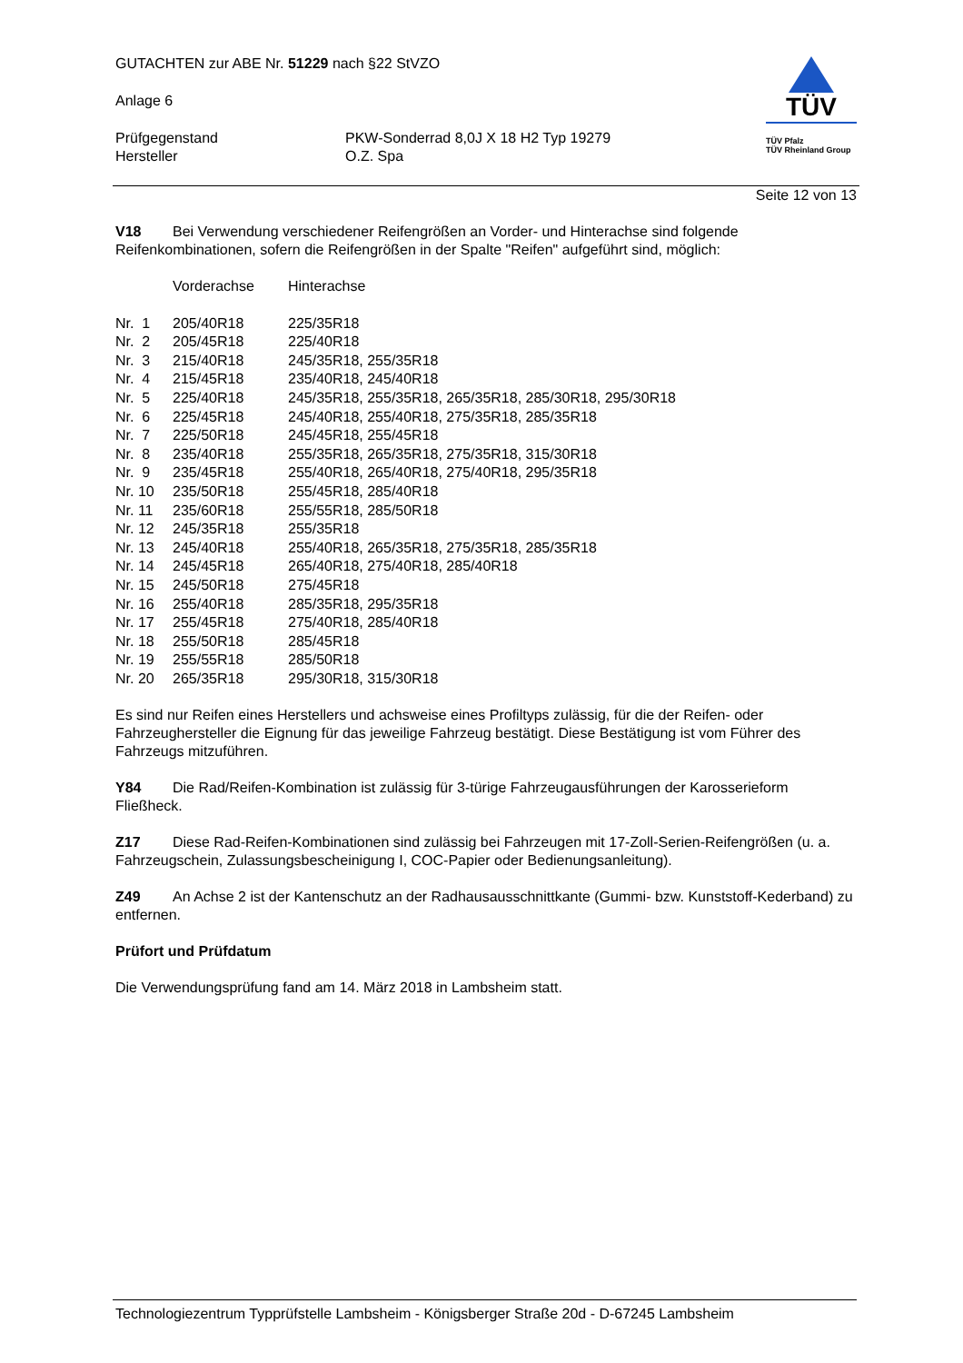GUTACHTEN zur ABE Nr. 51229 nach §22 StVZO
Anlage 6
| Prüfgegenstand | PKW-Sonderrad 8,0J X 18 H2 Typ 19279 |
| Hersteller | O.Z. Spa |
TÜV
TÜV Pfalz
TÜV Rheinland Group
Seite 12 von 13
V18 Bei Verwendung verschiedener Reifengrößen an Vorder- und Hinterachse sind folgende Reifenkombinationen, sofern die Reifengrößen in der Spalte "Reifen" aufgeführt sind, möglich:
| | Vorderachse | Hinterachse |
| --- | --- | --- |
| Nr. 1 | 205/40R18 | 225/35R18 |
| Nr. 2 | 205/45R18 | 225/40R18 |
| Nr. 3 | 215/40R18 | 245/35R18, 255/35R18 |
| Nr. 4 | 215/45R18 | 235/40R18, 245/40R18 |
| Nr. 5 | 225/40R18 | 245/35R18, 255/35R18, 265/35R18, 285/30R18, 295/30R18 |
| Nr. 6 | 225/45R18 | 245/40R18, 255/40R18, 275/35R18, 285/35R18 |
| Nr. 7 | 225/50R18 | 245/45R18, 255/45R18 |
| Nr. 8 | 235/40R18 | 255/35R18, 265/35R18, 275/35R18, 315/30R18 |
| Nr. 9 | 235/45R18 | 255/40R18, 265/40R18, 275/40R18, 295/35R18 |
| Nr. 10 | 235/50R18 | 255/45R18, 285/40R18 |
| Nr. 11 | 235/60R18 | 255/55R18, 285/50R18 |
| Nr. 12 | 245/35R18 | 255/35R18 |
| Nr. 13 | 245/40R18 | 255/40R18, 265/35R18, 275/35R18, 285/35R18 |
| Nr. 14 | 245/45R18 | 265/40R18, 275/40R18, 285/40R18 |
| Nr. 15 | 245/50R18 | 275/45R18 |
| Nr. 16 | 255/40R18 | 285/35R18, 295/35R18 |
| Nr. 17 | 255/45R18 | 275/40R18, 285/40R18 |
| Nr. 18 | 255/50R18 | 285/45R18 |
| Nr. 19 | 255/55R18 | 285/50R18 |
| Nr. 20 | 265/35R18 | 295/30R18, 315/30R18 |
Es sind nur Reifen eines Herstellers und achsweise eines Profiltyps zulässig, für die der Reifen- oder Fahrzeughersteller die Eignung für das jeweilige Fahrzeug bestätigt. Diese Bestätigung ist vom Führer des Fahrzeugs mitzuführen.
Y84 Die Rad/Reifen-Kombination ist zulässig für 3-türige Fahrzeugausführungen der Karosserieform Fließheck.
Z17 Diese Rad-Reifen-Kombinationen sind zulässig bei Fahrzeugen mit 17-Zoll-Serien-Reifengrößen (u. a. Fahrzeugschein, Zulassungsbescheinigung I, COC-Papier oder Bedienungsanleitung).
Z49 An Achse 2 ist der Kantenschutz an der Radhausausschnittkante (Gummi- bzw. Kunststoff-Kederband) zu entfernen.
Prüfort und Prüfdatum
Die Verwendungsprüfung fand am 14. März 2018 in Lambsheim statt.
Technologiezentrum Typprüfstelle Lambsheim - Königsberger Straße 20d - D-67245 Lambsheim